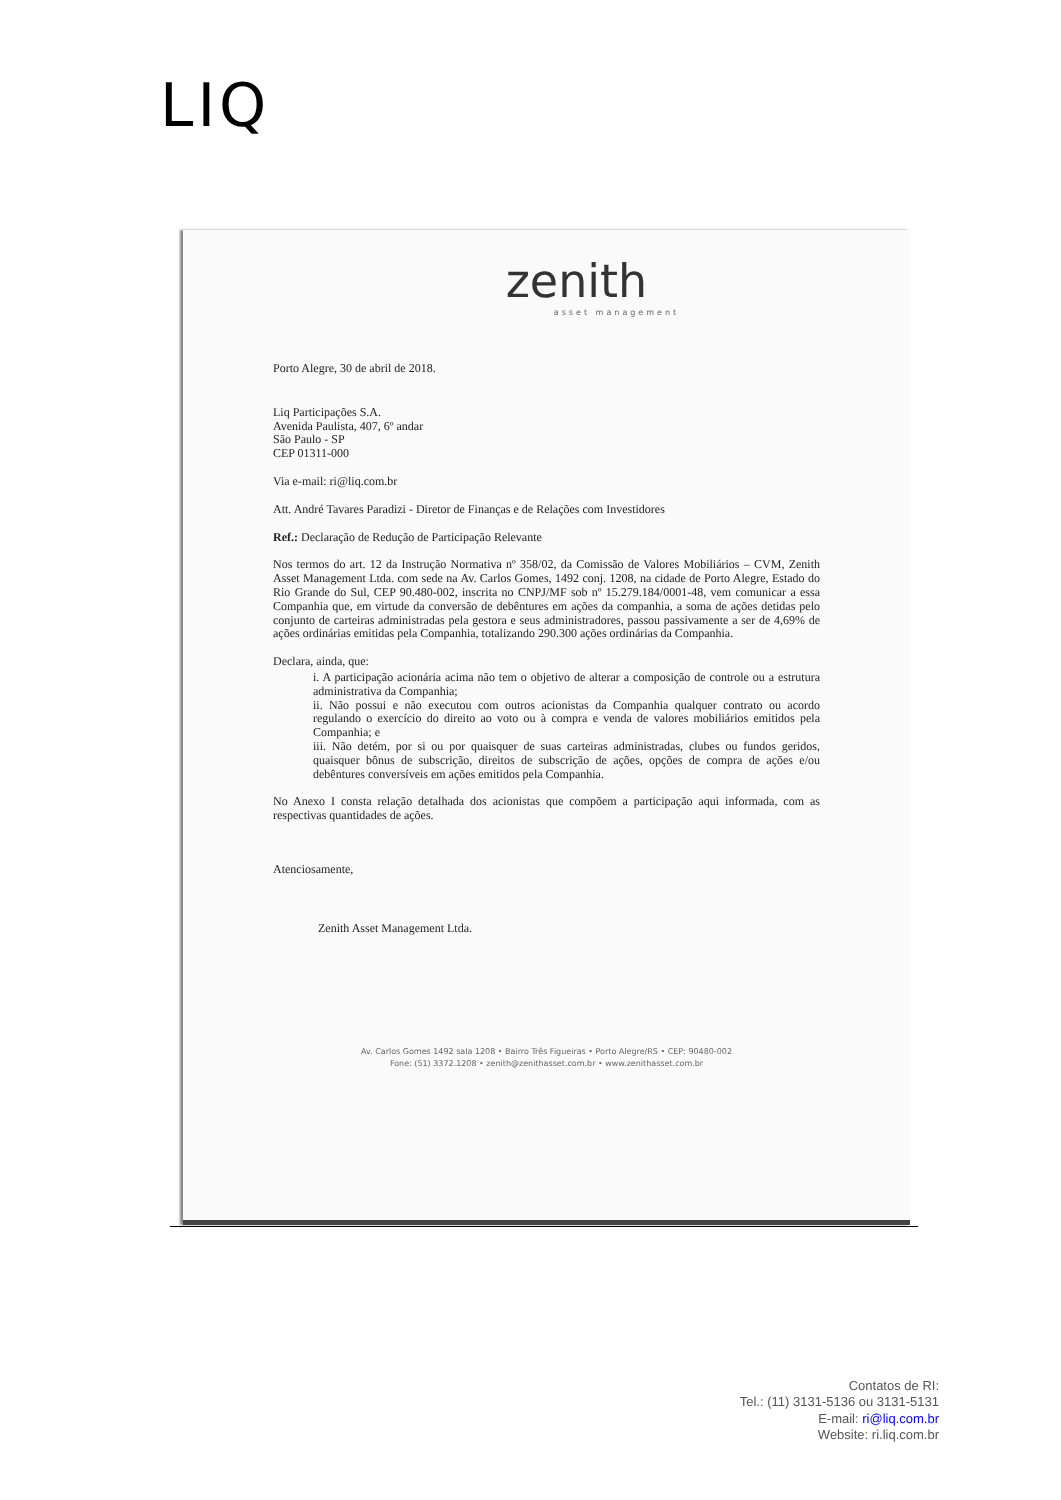LIQ
zenith
asset management
Porto Alegre, 30 de abril de 2018.
Liq Participações S.A.
Avenida Paulista, 407, 6º andar
São Paulo - SP
CEP 01311-000
Via e-mail: ri@liq.com.br
Att. André Tavares Paradizi - Diretor de Finanças e de Relações com Investidores
Ref.: Declaração de Redução de Participação Relevante
Nos termos do art. 12 da Instrução Normativa nº 358/02, da Comissão de Valores Mobiliários – CVM, Zenith Asset Management Ltda. com sede na Av. Carlos Gomes, 1492 conj. 1208, na cidade de Porto Alegre, Estado do Rio Grande do Sul, CEP 90.480-002, inscrita no CNPJ/MF sob nº 15.279.184/0001-48, vem comunicar a essa Companhia que, em virtude da conversão de debêntures em ações da companhia, a soma de ações detidas pelo conjunto de carteiras administradas pela gestora e seus administradores, passou passivamente a ser de 4,69% de ações ordinárias emitidas pela Companhia, totalizando 290.300 ações ordinárias da Companhia.
Declara, ainda, que:
i. A participação acionária acima não tem o objetivo de alterar a composição de controle ou a estrutura administrativa da Companhia;
ii. Não possui e não executou com outros acionistas da Companhia qualquer contrato ou acordo regulando o exercício do direito ao voto ou à compra e venda de valores mobiliários emitidos pela Companhia; e
iii. Não detém, por si ou por quaisquer de suas carteiras administradas, clubes ou fundos geridos, quaisquer bônus de subscrição, direitos de subscrição de ações, opções de compra de ações e/ou debêntures conversíveis em ações emitidos pela Companhia.
No Anexo I consta relação detalhada dos acionistas que compõem a participação aqui informada, com as respectivas quantidades de ações.
Atenciosamente,
Zenith Asset Management Ltda.
Av. Carlos Gomes 1492 sala 1208 • Bairro Três Figueiras • Porto Alegre/RS • CEP: 90480-002
Fone: (51) 3372.1208 • zenith@zenithasset.com.br • www.zenithasset.com.br
Contatos de RI:
Tel.: (11) 3131-5136 ou 3131-5131
E-mail: ri@liq.com.br
Website: ri.liq.com.br